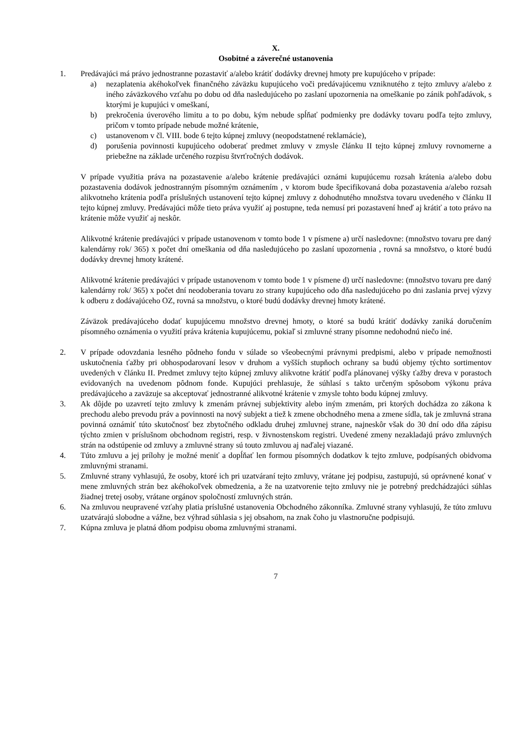X.
Osobitné a záverečné ustanovenia
1. Predávajúci má právo jednostranne pozastaviť a/alebo krátiť dodávky drevnej hmoty pre kupujúceho v prípade:
a) nezaplatenia akéhokoľvek finančného záväzku kupujúceho voči predávajúcemu vzniknutého z tejto zmluvy a/alebo z iného záväzkového vzťahu po dobu od dňa nasledujúceho po zaslaní upozornenia na omeškanie po zánik pohľadávok, s ktorými je kupujúci v omeškaní,
b) prekročenia úverového limitu a to po dobu, kým nebude spĺňať podmienky pre dodávky tovaru podľa tejto zmluvy, pričom v tomto prípade nebude možné krátenie,
c) ustanovenom v čl. VIII. bode 6 tejto kúpnej zmluvy (neopodstatnené reklamácie),
d) porušenia povinnosti kupujúceho odoberať predmet zmluvy v zmysle článku II tejto kúpnej zmluvy rovnomerne a priebežne na základe určeného rozpisu štvrťročných dodávok.
V prípade využitia práva na pozastavenie a/alebo krátenie predávajúci oznámi kupujúcemu rozsah krátenia a/alebo dobu pozastavenia dodávok jednostranným písomným oznámením , v ktorom bude špecifikovaná doba pozastavenia a/alebo rozsah alikvotneho krátenia podľa príslušných ustanovení tejto kúpnej zmluvy z dohodnutého množstva tovaru uvedeného v článku II tejto kúpnej zmluvy. Predávajúci môže tieto práva využiť aj postupne, teda nemusí pri pozastavení hneď aj krátiť a toto právo na krátenie môže využiť aj neskôr.
Alikvotné krátenie predávajúci v prípade ustanovenom v tomto bode 1 v písmene a) určí nasledovne: (množstvo tovaru pre daný kalendárny rok/ 365) x počet dní omeškania od dňa nasledujúceho po zaslaní upozornenia , rovná sa množstvo, o ktoré budú dodávky drevnej hmoty krátené.
Alikvotné krátenie predávajúci v prípade ustanovenom v tomto bode 1 v písmene d) určí nasledovne: (množstvo tovaru pre daný kalendárny rok/ 365) x počet dní neodoberania tovaru zo strany kupujúceho odo dňa nasledujúceho po dni zaslania prvej výzvy k odberu z dodávajúceho OZ, rovná sa množstvu, o ktoré budú dodávky drevnej hmoty krátené.
Záväzok predávajúceho dodať kupujúcemu množstvo drevnej hmoty, o ktoré sa budú krátiť dodávky zaniká doručením písomného oznámenia o využití práva krátenia kupujúcemu, pokiaľ si zmluvné strany písomne nedohodnú niečo iné.
2. V prípade odovzdania lesného pôdneho fondu v súlade so všeobecnými právnymi predpismi, alebo v prípade nemožnosti uskutočnenia ťažby pri obhospodarovaní lesov v druhom a vyšších stupňoch ochrany sa budú objemy týchto sortimentov uvedených v článku II. Predmet zmluvy tejto kúpnej zmluvy alikvotne krátiť podľa plánovanej výšky ťažby dreva v porastoch evidovaných na uvedenom pôdnom fonde. Kupujúci prehlasuje, že súhlasí s takto určeným spôsobom výkonu práva predávajúceho a zaväzuje sa akceptovať jednostranné alikvotné krátenie v zmysle tohto bodu kúpnej zmluvy.
3. Ak dôjde po uzavretí tejto zmluvy k zmenám právnej subjektivity alebo iným zmenám, pri ktorých dochádza zo zákona k prechodu alebo prevodu práv a povinnosti na nový subjekt a tiež k zmene obchodného mena a zmene sídla, tak je zmluvná strana povinná oznámiť túto skutočnosť bez zbytočného odkladu druhej zmluvnej strane, najneskôr však do 30 dní odo dňa zápisu týchto zmien v príslušnom obchodnom registri, resp. v živnostenskom registri. Uvedené zmeny nezakladajú právo zmluvných strán na odstúpenie od zmluvy a zmluvné strany sú touto zmluvou aj naďalej viazané.
4. Túto zmluvu a jej prílohy je možné meniť a dopĺňať len formou písomných dodatkov k tejto zmluve, podpísaných obidvoma zmluvnými stranami.
5. Zmluvné strany vyhlasujú, že osoby, ktoré ich pri uzatváraní tejto zmluvy, vrátane jej podpisu, zastupujú, sú oprávnené konať v mene zmluvných strán bez akéhokoľvek obmedzenia, a že na uzatvorenie tejto zmluvy nie je potrebný predchádzajúci súhlas žiadnej tretej osoby, vrátane orgánov spoločností zmluvných strán.
6. Na zmluvou neupravené vzťahy platia príslušné ustanovenia Obchodného zákonníka. Zmluvné strany vyhlasujú, že túto zmluvu uzatvárajú slobodne a vážne, bez výhrad súhlasia s jej obsahom, na znak čoho ju vlastnoručne podpisujú.
7. Kúpna zmluva je platná dňom podpisu oboma zmluvnými stranami.
7